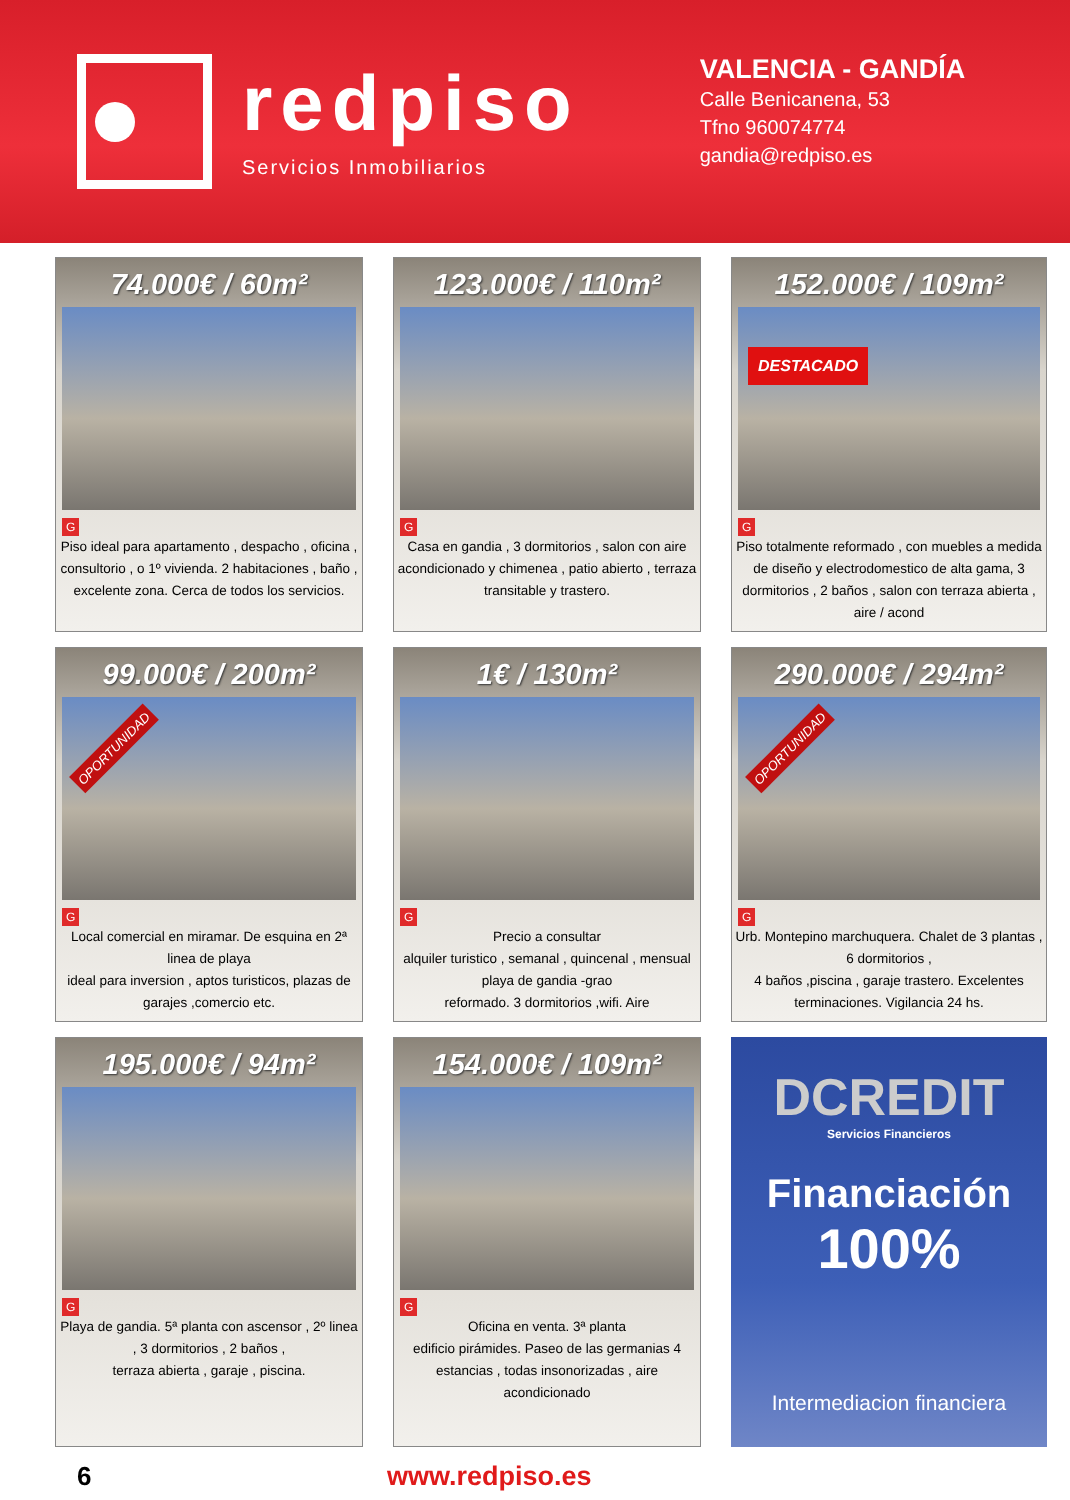redpiso
Servicios Inmobiliarios
VALENCIA - GANDÍA
Calle Benicanena, 53
Tfno 960074774
gandia@redpiso.es
74.000€ / 60m²
G
Piso ideal para apartamento , despacho , oficina , consultorio , o 1º vivienda. 2 habitaciones , baño , excelente zona. Cerca de todos los servicios.
123.000€ / 110m²
G
Casa en gandia , 3 dormitorios , salon con aire acondicionado y chimenea , patio abierto , terraza transitable y trastero.
152.000€ / 109m²
DESTACADO
G
Piso totalmente reformado , con muebles a medida de diseño y electrodomestico de alta gama, 3 dormitorios , 2 baños , salon con terraza abierta , aire / acond
99.000€ / 200m²
OPORTUNIDAD
G
Local comercial en miramar. De esquina en 2ª linea de playa
ideal para inversion , aptos turisticos, plazas de garajes ,comercio etc.
1€ / 130m²
G
Precio a consultar
alquiler turistico , semanal , quincenal , mensual
playa de gandia -grao
reformado. 3 dormitorios ,wifi. Aire
290.000€ / 294m²
OPORTUNIDAD
G
Urb. Montepino marchuquera. Chalet de 3 plantas , 6 dormitorios ,
4 baños ,piscina , garaje trastero. Excelentes terminaciones. Vigilancia 24 hs.
195.000€ / 94m²
G
Playa de gandia. 5ª planta con ascensor , 2º linea , 3 dormitorios , 2 baños ,
terraza abierta , garaje , piscina.
154.000€ / 109m²
G
Oficina en venta. 3ª planta
edificio pirámides. Paseo de las germanias 4 estancias , todas insonorizadas , aire acondicionado
DCREDIT
Servicios Financieros
Financiación
100%
Intermediacion financiera
6 www.redpiso.es